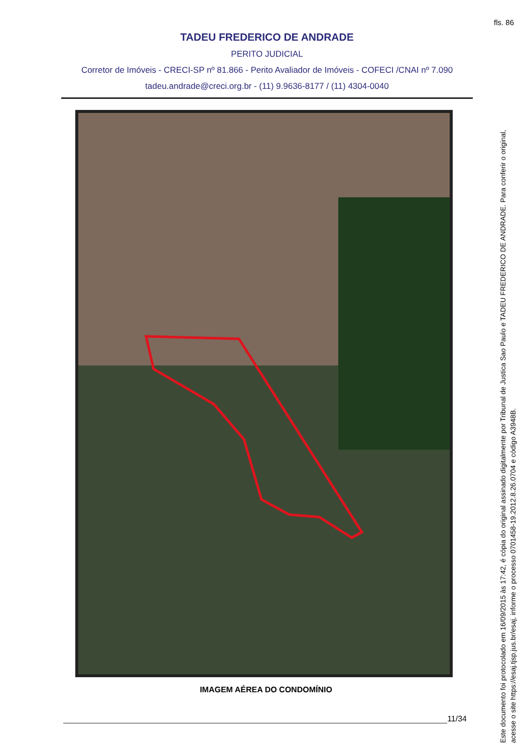fls. 86
TADEU FREDERICO DE ANDRADE
PERITO JUDICIAL
Corretor de Imóveis - CRECI-SP nº 81.866 - Perito Avaliador de Imóveis - COFECI /CNAI nº 7.090
tadeu.andrade@creci.org.br - (11) 9.9636-8177 / (11) 4304-0040
IMAGEM AÉREA DO CONDOMÍNIO
11/34
Este documento foi protocolado em 16/09/2015 às 17:42, é cópia do original assinado digitalmente por Tribunal de Justica Sao Paulo e TADEU FREDERICO DE ANDRADE. Para conferir o original, acesse o site https://esaj.tjsp.jus.br/esaj, informe o processo 0701458-19.2012.8.26.0704 e código A3948B.